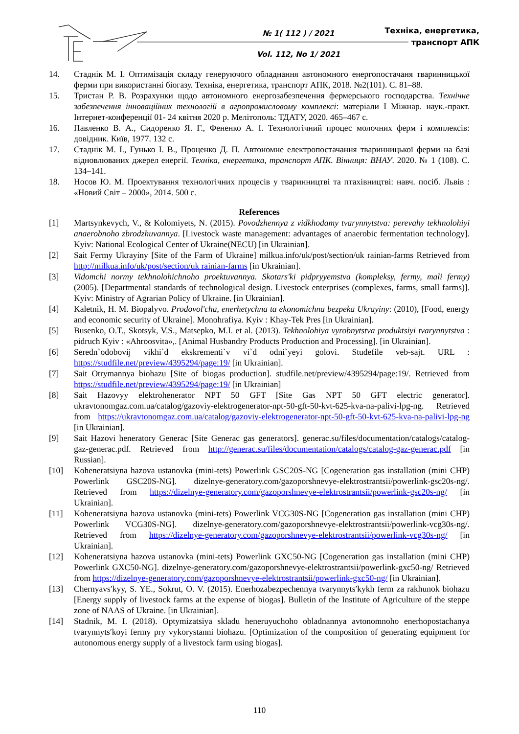№ 1( 112 ) / 2021
Vol. 112, No 1/ 2021
Техніка, енергетика,
транспорт АПК
14. Стаднік М. І. Оптимізація складу генеруючого обладнання автономного енергопостачаня тваринницької ферми при використанні біогазу. Техніка, енергетика, транспорт АПК, 2018. №2(101). С. 81–88.
15. Тристан Р. В. Розрахунки щодо автономного енергозабезпечення фермерського господарства. Технічне забезпечення інноваційних технологій в агропромисловому комплексі: матеріали І Міжнар. наук.-практ. Інтернет-конференції 01- 24 квітня 2020 р. Мелітополь: ТДАТУ, 2020. 465–467 с.
16. Павленко В. А., Сидоренко Я. Г., Фененко А. І. Технологічний процес молочних ферм і комплексів: довідник. Київ, 1977. 132 с.
17. Стаднік М. І., Гунько І. В., Проценко Д. П. Автономне електропостачання тваринницької ферми на базі відновлюваних джерел енергії. Техніка, енергетика, транспорт АПК. Вінниця: ВНАУ. 2020. № 1 (108). С. 134–141.
18. Носов Ю. М. Проектування технологічних процесів у тваринництві та птахівництві: навч. посіб. Львів : «Новий Світ – 2000», 2014. 500 с.
References
[1] Martsynkevych, V., & Kolomiyets, N. (2015). Povodzhennya z vidkhodamy tvarynnytstva: perevahy tekhnolohiyi anaerobnoho zbrodzhuvannya. [Livestock waste management: advantages of anaerobic fermentation technology]. Kyiv: National Ecological Center of Ukraine(NECU) [in Ukrainian].
[2] Sait Fermy Ukrayiny [Site of the Farm of Ukraine] milkua.info/uk/post/section/uk rainian-farms Retrieved from http://milkua.info/uk/post/section/uk rainian-farms [in Ukrainian].
[3] Vidomchi normy tekhnolohichnoho proektuvannya. Skotars'ki pidpryyemstva (kompleksy, fermy, mali fermy) (2005). [Departmental standards of technological design. Livestock enterprises (complexes, farms, small farms)]. Kyiv: Ministry of Agrarian Policy of Ukraine. [in Ukrainian].
[4] Kaletnik, H. M. Biopalyvo. Prodovol'cha, enerhetychna ta ekonomichna bezpeka Ukrayiny: (2010), [Food, energy and economic security of Ukraine]. Monohrafiya. Kyiv : Khay-Tek Pres [in Ukrainian].
[5] Busenko, O.T., Skotsyk, V.S., Matsepko, M.I. et al. (2013). Tekhnolohiya vyrobnytstva produktsiyi tvarynnytstva : pidruch Kyiv : «Ahroosvita»,. [Animal Husbandry Products Production and Processing]. [in Ukrainian].
[6] Seredn`odobovij vikhi`d ekskrementi`v vi`d odni`yeyi golovi. Studefile veb-sajt. URL : https://studfile.net/preview/4395294/page:19/ [in Ukrainian].
[7] Sait Otrymannya biohazu [Site of biogas production]. studfile.net/preview/4395294/page:19/. Retrieved from https://studfile.net/preview/4395294/page:19/ [in Ukrainian]
[8] Sait Hazovyy elektrohenerator NPT 50 GFT [Site Gas NPT 50 GFT electric generator]. ukravtonomgaz.com.ua/catalog/gazoviy-elektrogenerator-npt-50-gft-50-kvt-625-kva-na-palivi-lpg-ng. Retrieved from https://ukravtonomgaz.com.ua/catalog/gazoviy-elektrogenerator-npt-50-gft-50-kvt-625-kva-na-palivi-lpg-ng [in Ukrainian].
[9] Sait Hazovi heneratory Generac [Site Generac gas generators]. generac.su/files/documentation/catalogs/catalog-gaz-generac.pdf. Retrieved from http://generac.su/files/documentation/catalogs/catalog-gaz-generac.pdf [in Russian].
[10] Koheneratsiyna hazova ustanovka (mini-tets) Powerlink GSC20S-NG [Cogeneration gas installation (mini CHP) Powerlink GSC20S-NG]. dizelnye-generatory.com/gazoporshnevye-elektrostrantsii/powerlink-gsc20s-ng/. Retrieved from https://dizelnye-generatory.com/gazoporshnevye-elektrostrantsii/powerlink-gsc20s-ng/ [in Ukrainian].
[11] Koheneratsiyna hazova ustanovka (mini-tets) Powerlink VCG30S-NG [Cogeneration gas installation (mini CHP) Powerlink VCG30S-NG]. dizelnye-generatory.com/gazoporshnevye-elektrostrantsii/powerlink-vcg30s-ng/. Retrieved from https://dizelnye-generatory.com/gazoporshnevye-elektrostrantsii/powerlink-vcg30s-ng/ [in Ukrainian].
[12] Koheneratsiyna hazova ustanovka (mini-tets) Powerlink GXC50-NG [Cogeneration gas installation (mini CHP) Powerlink GXC50-NG]. dizelnye-generatory.com/gazoporshnevye-elektrostrantsii/powerlink-gxc50-ng/ Retrieved from https://dizelnye-generatory.com/gazoporshnevye-elektrostrantsii/powerlink-gxc50-ng/ [in Ukrainian].
[13] Chernyavs′kyy, S. YE., Sokrut, O. V. (2015). Enerhozabezpechennya tvarynnyts′kykh ferm za rakhunok biohazu [Energy supply of livestock farms at the expense of biogas]. Bulletin of the Institute of Agriculture of the steppe zone of NAAS of Ukraine. [in Ukrainian].
[14] Stadnik, M. I. (2018). Optymizatsiya skladu heneruyuchoho obladnannya avtonomnoho enerhopostachanya tvarynnyts′koyi fermy pry vykorystanni biohazu. [Optimization of the composition of generating equipment for autonomous energy supply of a livestock farm using biogas].
110